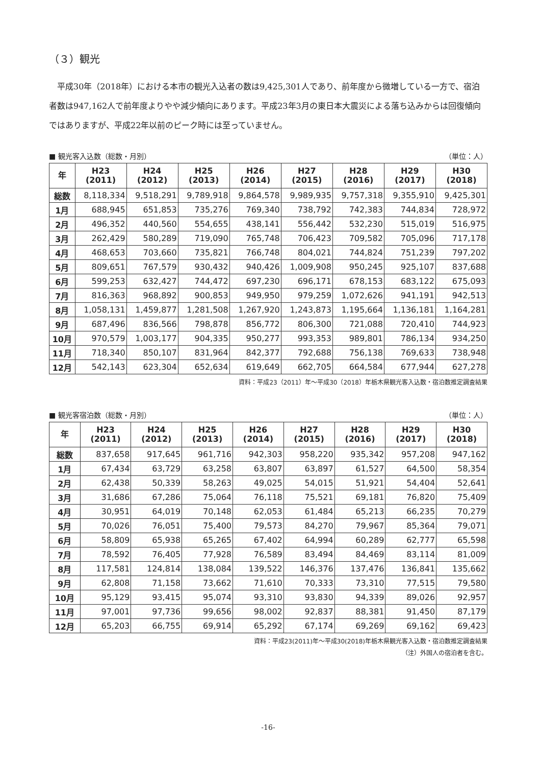（３）観光
平成30年（2018年）における本市の観光入込者の数は9,425,301人であり、前年度から微増している一方で、宿泊者数は947,162人で前年度よりやや減少傾向にあります。平成23年3月の東日本大震災による落ち込みからは回復傾向ではありますが、平成22年以前のピーク時には至っていません。
■ 観光客入込数（総数・月別） （単位：人）
| 年 | H23 (2011) | H24 (2012) | H25 (2013) | H26 (2014) | H27 (2015) | H28 (2016) | H29 (2017) | H30 (2018) |
| --- | --- | --- | --- | --- | --- | --- | --- | --- |
| 総数 | 8,118,334 | 9,518,291 | 9,789,918 | 9,864,578 | 9,989,935 | 9,757,318 | 9,355,910 | 9,425,301 |
| 1月 | 688,945 | 651,853 | 735,276 | 769,340 | 738,792 | 742,383 | 744,834 | 728,972 |
| 2月 | 496,352 | 440,560 | 554,655 | 438,141 | 556,442 | 532,230 | 515,019 | 516,975 |
| 3月 | 262,429 | 580,289 | 719,090 | 765,748 | 706,423 | 709,582 | 705,096 | 717,178 |
| 4月 | 468,653 | 703,660 | 735,821 | 766,748 | 804,021 | 744,824 | 751,239 | 797,202 |
| 5月 | 809,651 | 767,579 | 930,432 | 940,426 | 1,009,908 | 950,245 | 925,107 | 837,688 |
| 6月 | 599,253 | 632,427 | 744,472 | 697,230 | 696,171 | 678,153 | 683,122 | 675,093 |
| 7月 | 816,363 | 968,892 | 900,853 | 949,950 | 979,259 | 1,072,626 | 941,191 | 942,513 |
| 8月 | 1,058,131 | 1,459,877 | 1,281,508 | 1,267,920 | 1,243,873 | 1,195,664 | 1,136,181 | 1,164,281 |
| 9月 | 687,496 | 836,566 | 798,878 | 856,772 | 806,300 | 721,088 | 720,410 | 744,923 |
| 10月 | 970,579 | 1,003,177 | 904,335 | 950,277 | 993,353 | 989,801 | 786,134 | 934,250 |
| 11月 | 718,340 | 850,107 | 831,964 | 842,377 | 792,688 | 756,138 | 769,633 | 738,948 |
| 12月 | 542,143 | 623,304 | 652,634 | 619,649 | 662,705 | 664,584 | 677,944 | 627,278 |
資料：平成23（2011）年～平成30（2018）年栃木県観光客入込数・宿泊数推定調査結果
■ 観光客宿泊数（総数・月別） （単位：人）
| 年 | H23 (2011) | H24 (2012) | H25 (2013) | H26 (2014) | H27 (2015) | H28 (2016) | H29 (2017) | H30 (2018) |
| --- | --- | --- | --- | --- | --- | --- | --- | --- |
| 総数 | 837,658 | 917,645 | 961,716 | 942,303 | 958,220 | 935,342 | 957,208 | 947,162 |
| 1月 | 67,434 | 63,729 | 63,258 | 63,807 | 63,897 | 61,527 | 64,500 | 58,354 |
| 2月 | 62,438 | 50,339 | 58,263 | 49,025 | 54,015 | 51,921 | 54,404 | 52,641 |
| 3月 | 31,686 | 67,286 | 75,064 | 76,118 | 75,521 | 69,181 | 76,820 | 75,409 |
| 4月 | 30,951 | 64,019 | 70,148 | 62,053 | 61,484 | 65,213 | 66,235 | 70,279 |
| 5月 | 70,026 | 76,051 | 75,400 | 79,573 | 84,270 | 79,967 | 85,364 | 79,071 |
| 6月 | 58,809 | 65,938 | 65,265 | 67,402 | 64,994 | 60,289 | 62,777 | 65,598 |
| 7月 | 78,592 | 76,405 | 77,928 | 76,589 | 83,494 | 84,469 | 83,114 | 81,009 |
| 8月 | 117,581 | 124,814 | 138,084 | 139,522 | 146,376 | 137,476 | 136,841 | 135,662 |
| 9月 | 62,808 | 71,158 | 73,662 | 71,610 | 70,333 | 73,310 | 77,515 | 79,580 |
| 10月 | 95,129 | 93,415 | 95,074 | 93,310 | 93,830 | 94,339 | 89,026 | 92,957 |
| 11月 | 97,001 | 97,736 | 99,656 | 98,002 | 92,837 | 88,381 | 91,450 | 87,179 |
| 12月 | 65,203 | 66,755 | 69,914 | 65,292 | 67,174 | 69,269 | 69,162 | 69,423 |
資料：平成23(2011)年～平成30(2018)年栃木県観光客入込数・宿泊数推定調査結果
（注）外国人の宿泊者を含む。
-16-